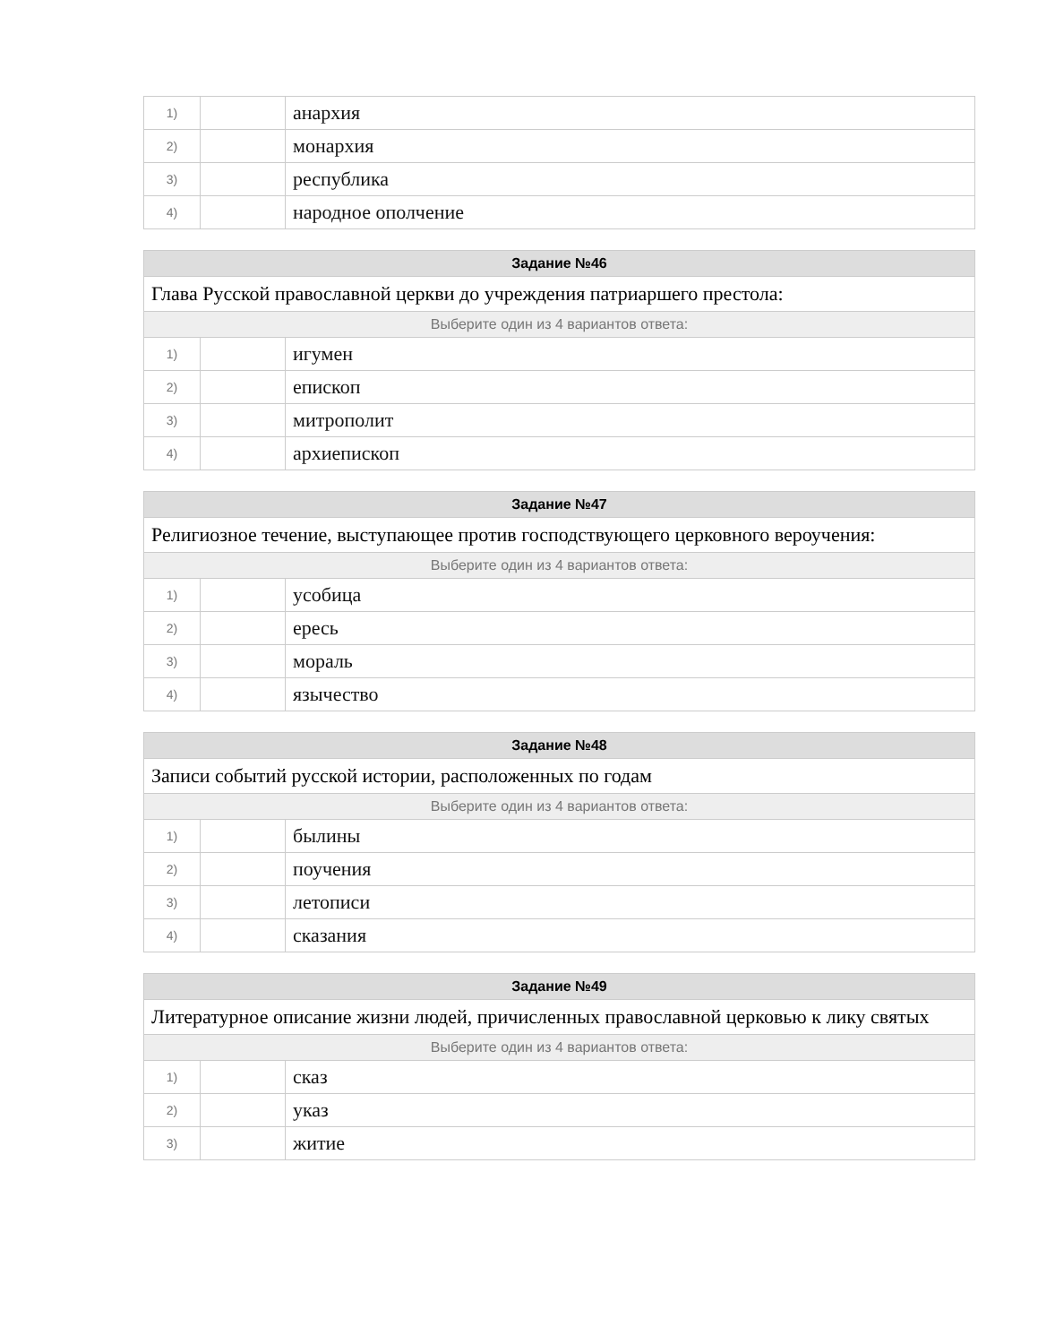| 1) | | анархия |
| 2) | | монархия |
| 3) | | республика |
| 4) | | народное ополчение |
| Задание №46 | | |
| --- | --- | --- |
| Глава Русской православной церкви до учреждения патриаршего престола: | | |
| Выберите один из 4 вариантов ответа: | | |
| 1) | | игумен |
| 2) | | епископ |
| 3) | | митрополит |
| 4) | | архиепископ |
| Задание №47 | | |
| --- | --- | --- |
| Религиозное течение, выступающее против господствующего церковного вероучения: | | |
| Выберите один из 4 вариантов ответа: | | |
| 1) | | усобица |
| 2) | | ересь |
| 3) | | мораль |
| 4) | | язычество |
| Задание №48 | | |
| --- | --- | --- |
| Записи событий русской истории, расположенных по годам | | |
| Выберите один из 4 вариантов ответа: | | |
| 1) | | былины |
| 2) | | поучения |
| 3) | | летописи |
| 4) | | сказания |
| Задание №49 | | |
| --- | --- | --- |
| Литературное описание жизни людей, причисленных православной церковью к лику святых | | |
| Выберите один из 4 вариантов ответа: | | |
| 1) | | сказ |
| 2) | | указ |
| 3) | | житие |